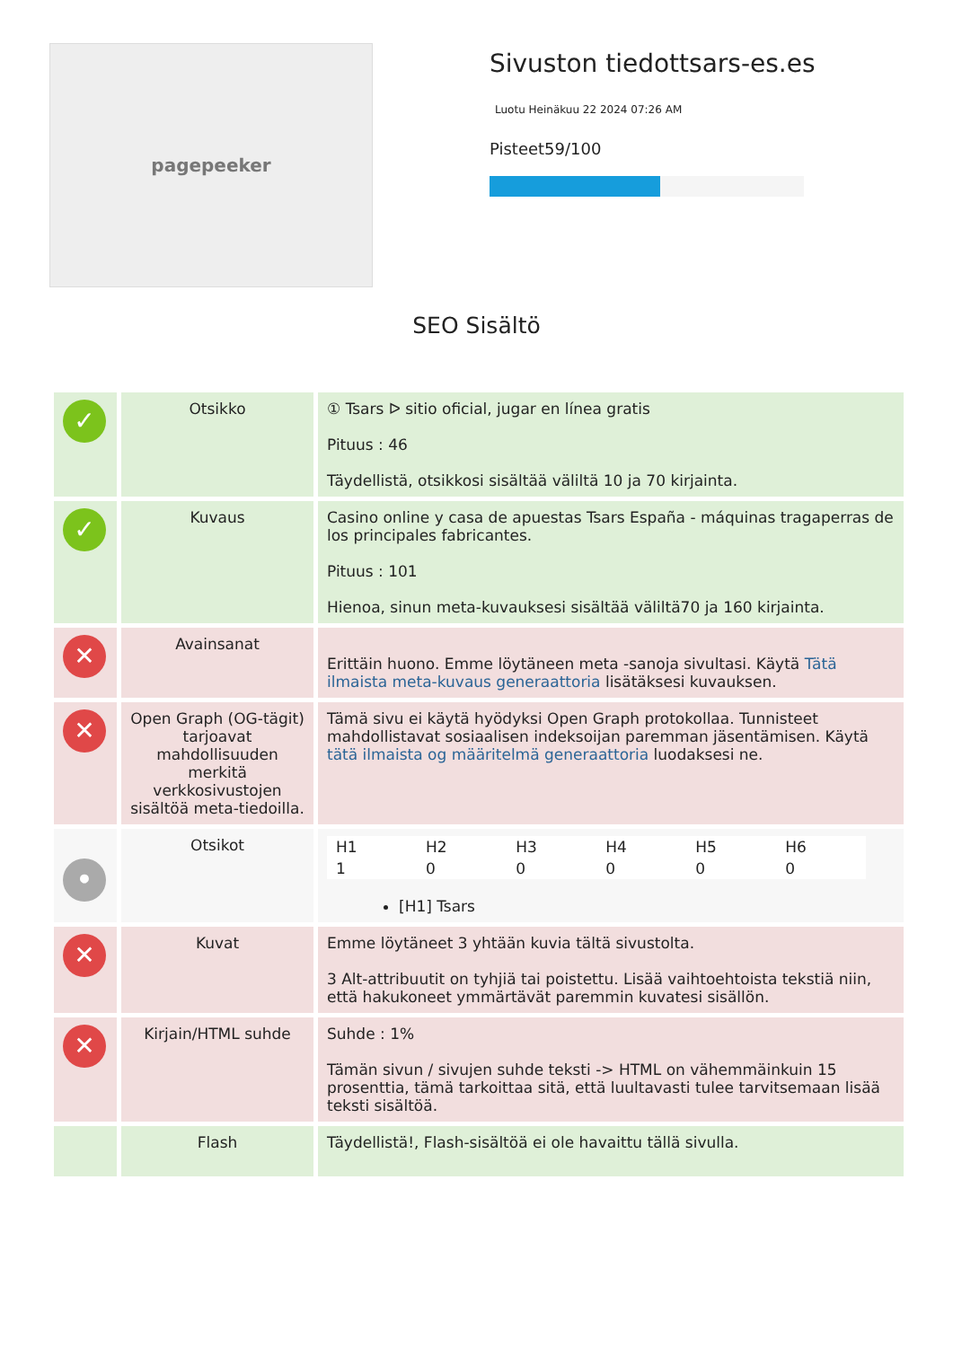pagepeeker
Sivuston tiedottsars-es.es
Luotu Heinäkuu 22 2024 07:26 AM
Pisteet59/100
SEO Sisältö
| ✓ | Otsikko | ① Tsars ᐅ sitio oficial, jugar en línea gratis Pituus : 46 Täydellistä, otsikkosi sisältää väliltä 10 ja 70 kirjainta. |
| ✓ | Kuvaus | Casino online y casa de apuestas Tsars España - máquinas tragaperras de los principales fabricantes. Pituus : 101 Hienoa, sinun meta-kuvauksesi sisältää väliltä70 ja 160 kirjainta. |
| ✕ | Avainsanat | Erittäin huono. Emme löytäneen meta -sanoja sivultasi. Käytä Tätä ilmaista meta-kuvaus generaattoria lisätäksesi kuvauksen. |
| ✕ | Open Graph (OG-tägit) tarjoavat mahdollisuuden merkitä verkkosivustojen sisältöä meta-tiedoilla. | Tämä sivu ei käytä hyödyksi Open Graph protokollaa. Tunnisteet mahdollistavat sosiaalisen indeksoijan paremman jäsentämisen. Käytä tätä ilmaista og määritelmä generaattoria luodaksesi ne. |
| • | Otsikot | / H1 / H2 / H3 / H4 / H5 / H6 / / 1 / 0 / 0 / 0 / 0 / 0 / [H1] Tsars |
| ✕ | Kuvat | Emme löytäneet 3 yhtään kuvia tältä sivustolta. 3 Alt-attribuutit on tyhjiä tai poistettu. Lisää vaihtoehtoista tekstiä niin, että hakukoneet ymmärtävät paremmin kuvatesi sisällön. |
| ✕ | Kirjain/HTML suhde | Suhde : 1% Tämän sivun / sivujen suhde teksti -> HTML on vähemmäinkuin 15 prosenttia, tämä tarkoittaa sitä, että luultavasti tulee tarvitsemaan lisää teksti sisältöä. |
| | Flash | Täydellistä!, Flash-sisältöä ei ole havaittu tällä sivulla. |